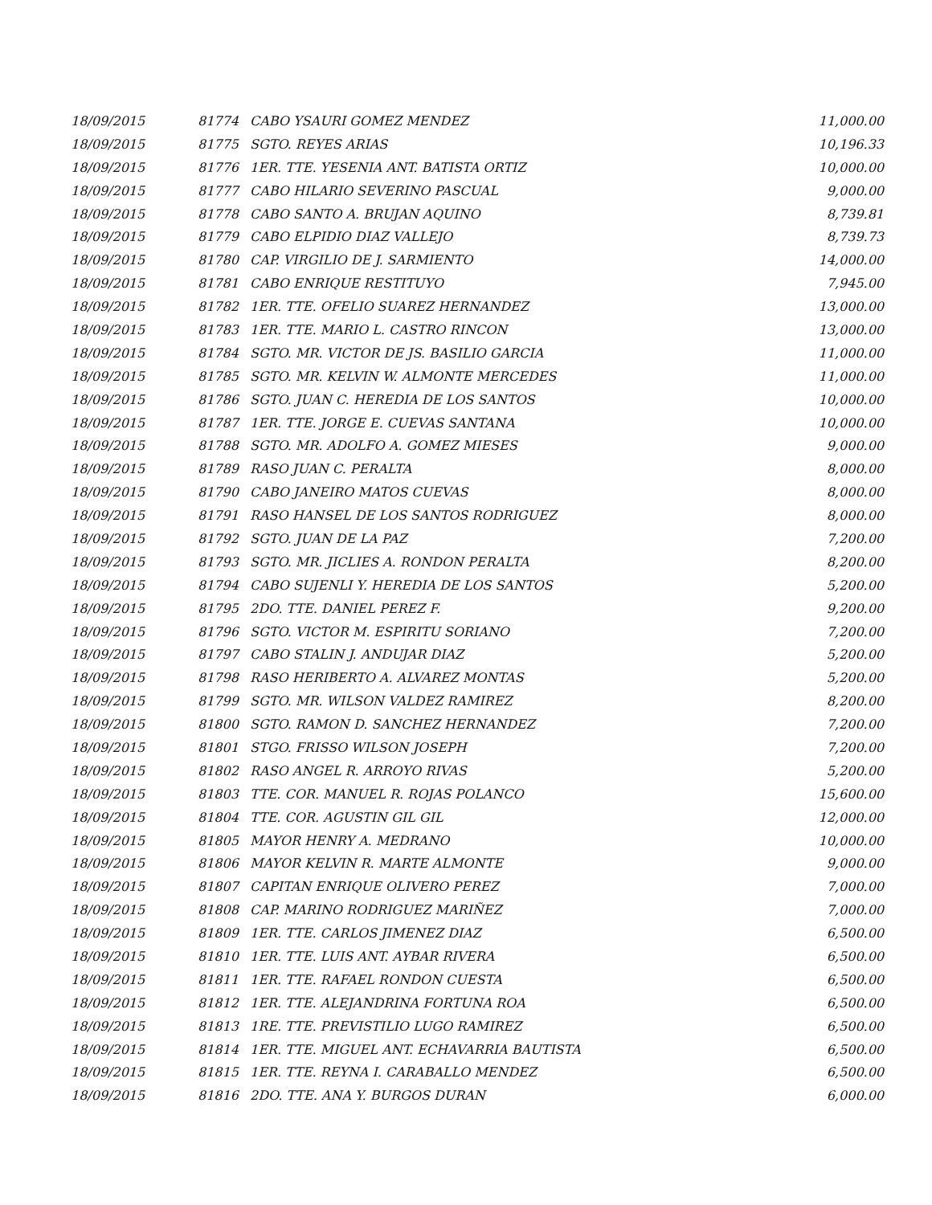| 18/09/2015 | 81774 | CABO YSAURI GOMEZ MENDEZ | 11,000.00 |
| 18/09/2015 | 81775 | SGTO. REYES ARIAS | 10,196.33 |
| 18/09/2015 | 81776 | 1ER. TTE. YESENIA ANT. BATISTA ORTIZ | 10,000.00 |
| 18/09/2015 | 81777 | CABO HILARIO SEVERINO PASCUAL | 9,000.00 |
| 18/09/2015 | 81778 | CABO SANTO A. BRUJAN AQUINO | 8,739.81 |
| 18/09/2015 | 81779 | CABO ELPIDIO DIAZ VALLEJO | 8,739.73 |
| 18/09/2015 | 81780 | CAP. VIRGILIO DE J. SARMIENTO | 14,000.00 |
| 18/09/2015 | 81781 | CABO ENRIQUE RESTITUYO | 7,945.00 |
| 18/09/2015 | 81782 | 1ER. TTE. OFELIO SUAREZ HERNANDEZ | 13,000.00 |
| 18/09/2015 | 81783 | 1ER. TTE. MARIO L. CASTRO RINCON | 13,000.00 |
| 18/09/2015 | 81784 | SGTO. MR. VICTOR DE JS. BASILIO GARCIA | 11,000.00 |
| 18/09/2015 | 81785 | SGTO. MR. KELVIN W. ALMONTE MERCEDES | 11,000.00 |
| 18/09/2015 | 81786 | SGTO. JUAN C. HEREDIA DE LOS SANTOS | 10,000.00 |
| 18/09/2015 | 81787 | 1ER. TTE. JORGE E. CUEVAS SANTANA | 10,000.00 |
| 18/09/2015 | 81788 | SGTO. MR. ADOLFO A. GOMEZ MIESES | 9,000.00 |
| 18/09/2015 | 81789 | RASO JUAN C. PERALTA | 8,000.00 |
| 18/09/2015 | 81790 | CABO JANEIRO MATOS CUEVAS | 8,000.00 |
| 18/09/2015 | 81791 | RASO HANSEL DE LOS SANTOS RODRIGUEZ | 8,000.00 |
| 18/09/2015 | 81792 | SGTO. JUAN DE LA PAZ | 7,200.00 |
| 18/09/2015 | 81793 | SGTO. MR. JICLIES A. RONDON PERALTA | 8,200.00 |
| 18/09/2015 | 81794 | CABO SUJENLI Y. HEREDIA DE LOS SANTOS | 5,200.00 |
| 18/09/2015 | 81795 | 2DO. TTE. DANIEL PEREZ F. | 9,200.00 |
| 18/09/2015 | 81796 | SGTO. VICTOR M. ESPIRITU SORIANO | 7,200.00 |
| 18/09/2015 | 81797 | CABO STALIN J. ANDUJAR DIAZ | 5,200.00 |
| 18/09/2015 | 81798 | RASO HERIBERTO A. ALVAREZ MONTAS | 5,200.00 |
| 18/09/2015 | 81799 | SGTO. MR. WILSON VALDEZ RAMIREZ | 8,200.00 |
| 18/09/2015 | 81800 | SGTO. RAMON D. SANCHEZ HERNANDEZ | 7,200.00 |
| 18/09/2015 | 81801 | STGO. FRISSO WILSON JOSEPH | 7,200.00 |
| 18/09/2015 | 81802 | RASO ANGEL R. ARROYO RIVAS | 5,200.00 |
| 18/09/2015 | 81803 | TTE. COR. MANUEL R. ROJAS POLANCO | 15,600.00 |
| 18/09/2015 | 81804 | TTE. COR. AGUSTIN GIL GIL | 12,000.00 |
| 18/09/2015 | 81805 | MAYOR HENRY A. MEDRANO | 10,000.00 |
| 18/09/2015 | 81806 | MAYOR KELVIN R. MARTE ALMONTE | 9,000.00 |
| 18/09/2015 | 81807 | CAPITAN ENRIQUE OLIVERO PEREZ | 7,000.00 |
| 18/09/2015 | 81808 | CAP. MARINO RODRIGUEZ MARIÑEZ | 7,000.00 |
| 18/09/2015 | 81809 | 1ER. TTE. CARLOS JIMENEZ DIAZ | 6,500.00 |
| 18/09/2015 | 81810 | 1ER. TTE. LUIS ANT. AYBAR RIVERA | 6,500.00 |
| 18/09/2015 | 81811 | 1ER. TTE. RAFAEL RONDON CUESTA | 6,500.00 |
| 18/09/2015 | 81812 | 1ER. TTE. ALEJANDRINA FORTUNA ROA | 6,500.00 |
| 18/09/2015 | 81813 | 1RE. TTE. PREVISTILIO LUGO RAMIREZ | 6,500.00 |
| 18/09/2015 | 81814 | 1ER. TTE. MIGUEL ANT. ECHAVARRIA BAUTISTA | 6,500.00 |
| 18/09/2015 | 81815 | 1ER. TTE. REYNA I. CARABALLO MENDEZ | 6,500.00 |
| 18/09/2015 | 81816 | 2DO. TTE. ANA Y. BURGOS DURAN | 6,000.00 |